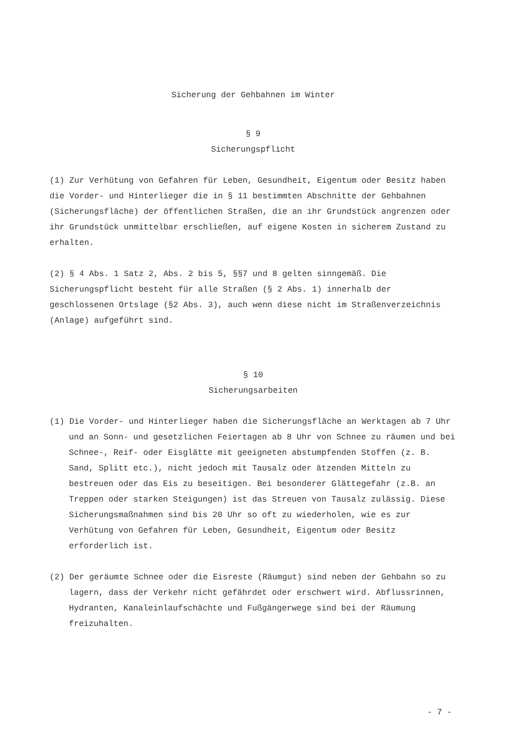Sicherung der Gehbahnen im Winter
§ 9
Sicherungspflicht
(1) Zur Verhütung von Gefahren für Leben, Gesundheit, Eigentum oder Besitz haben die Vorder- und Hinterlieger die in § 11 bestimmten Abschnitte der Gehbahnen (Sicherungsfläche) der öffentlichen Straßen, die an ihr Grundstück angrenzen oder ihr Grundstück unmittelbar erschließen, auf eigene Kosten in sicherem Zustand zu erhalten.
(2) § 4 Abs. 1 Satz 2, Abs. 2 bis 5, §§7 und 8 gelten sinngemäß. Die Sicherungspflicht besteht für alle Straßen (§ 2 Abs. 1) innerhalb der geschlossenen Ortslage (§2 Abs. 3), auch wenn diese nicht im Straßenverzeichnis (Anlage) aufgeführt sind.
§ 10
Sicherungsarbeiten
(1) Die Vorder- und Hinterlieger haben die Sicherungsfläche an Werktagen ab 7 Uhr und an Sonn- und gesetzlichen Feiertagen ab 8 Uhr von Schnee zu räumen und bei Schnee-, Reif- oder Eisglätte mit geeigneten abstumpfenden Stoffen (z. B. Sand, Splitt etc.), nicht jedoch mit Tausalz oder ätzenden Mitteln zu bestreuen oder das Eis zu beseitigen. Bei besonderer Glättegefahr (z.B. an Treppen oder starken Steigungen) ist das Streuen von Tausalz zulässig. Diese Sicherungsmaßnahmen sind bis 20 Uhr so oft zu wiederholen, wie es zur Verhütung von Gefahren für Leben, Gesundheit, Eigentum oder Besitz erforderlich ist.
(2) Der geräumte Schnee oder die Eisreste (Räumgut) sind neben der Gehbahn so zu lagern, dass der Verkehr nicht gefährdet oder erschwert wird. Abflussrinnen, Hydranten, Kanaleinlaufschächte und Fußgängerwege sind bei der Räumung freizuhalten.
- 7 -